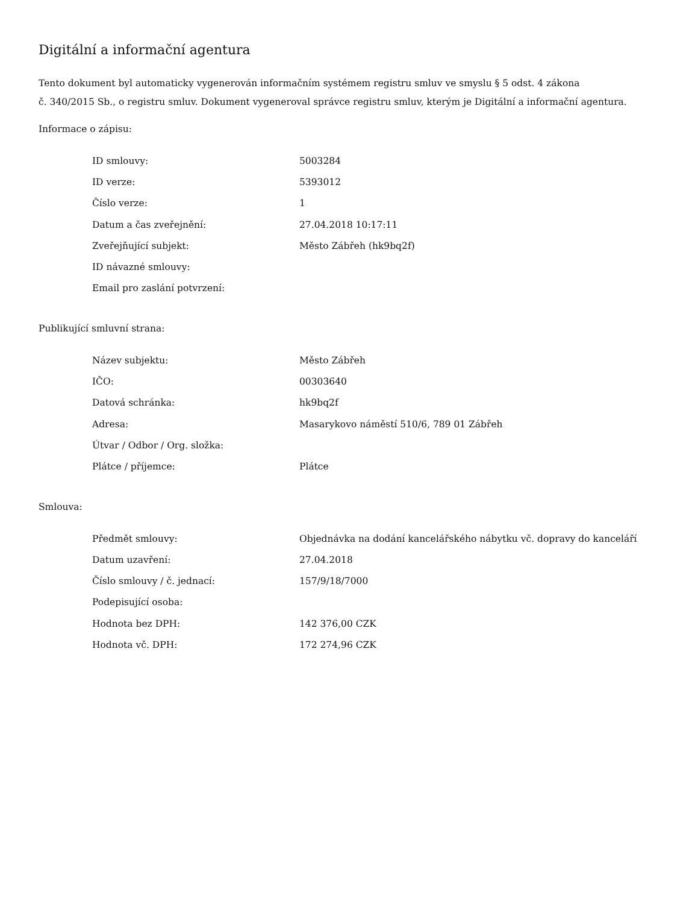Digitální a informační agentura
Tento dokument byl automaticky vygenerován informačním systémem registru smluv ve smyslu § 5 odst. 4 zákona
č. 340/2015 Sb., o registru smluv. Dokument vygeneroval správce registru smluv, kterým je Digitální a informační agentura.
Informace o zápisu:
| ID smlouvy: | 5003284 |
| ID verze: | 5393012 |
| Číslo verze: | 1 |
| Datum a čas zveřejnění: | 27.04.2018 10:17:11 |
| Zveřejňující subjekt: | Město Zábřeh (hk9bq2f) |
| ID návazné smlouvy: | |
| Email pro zaslání potvrzení: | |
Publikující smluvní strana:
| Název subjektu: | Město Zábřeh |
| IČO: | 00303640 |
| Datová schránka: | hk9bq2f |
| Adresa: | Masarykovo náměstí 510/6, 789 01 Zábřeh |
| Útvar / Odbor / Org. složka: | |
| Plátce / příjemce: | Plátce |
Smlouva:
| Předmět smlouvy: | Objednávka na dodání kancelářského nábytku vč. dopravy do kanceláří |
| Datum uzavření: | 27.04.2018 |
| Číslo smlouvy / č. jednací: | 157/9/18/7000 |
| Podepisující osoba: | |
| Hodnota bez DPH: | 142 376,00 CZK |
| Hodnota vč. DPH: | 172 274,96 CZK |